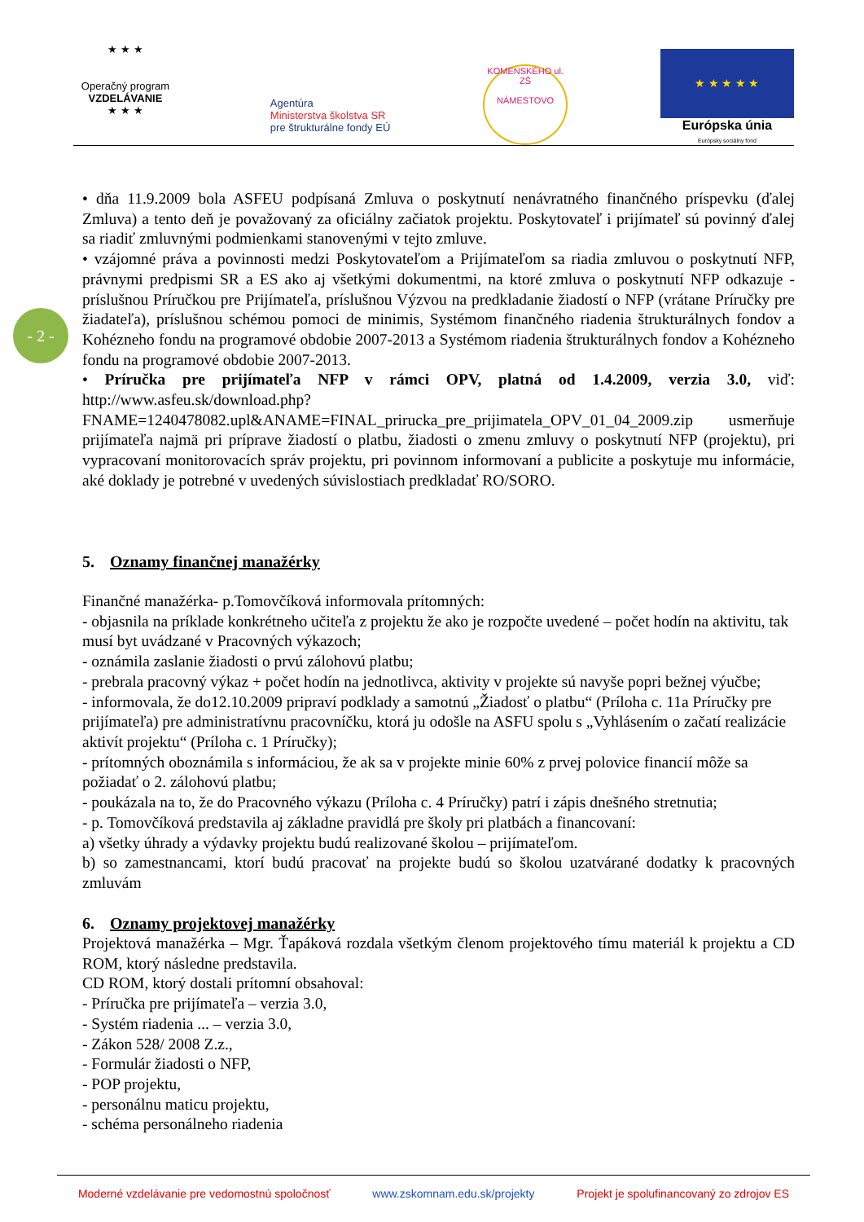★ ★ ★
Operačný program
VZDELÁVANIE
★ ★ ★
Agentúra
Ministerstva školstva SR
pre štrukturálne fondy EÚ
KOMENSKÉHO ul.
ZŠ
NÁMESTOVO
★ ★ ★ ★ ★
Európska únia
Európsky sociálny fond
- 2 -
• dňa 11.9.2009 bola ASFEU podpísaná Zmluva o poskytnutí nenávratného finančného príspevku (ďalej Zmluva) a tento deň je považovaný za oficiálny začiatok projektu. Poskytovateľ i prijímateľ sú povinný ďalej sa riadiť zmluvnými podmienkami stanovenými v tejto zmluve.
• vzájomné práva a povinnosti medzi Poskytovateľom a Prijímateľom sa riadia zmluvou o poskytnutí NFP, právnymi predpismi SR a ES ako aj všetkými dokumentmi, na ktoré zmluva o poskytnutí NFP odkazuje - príslušnou Príručkou pre Prijímateľa, príslušnou Výzvou na predkladanie žiadostí o NFP (vrátane Príručky pre žiadateľa), príslušnou schémou pomoci de minimis, Systémom finančného riadenia štrukturálnych fondov a Kohézneho fondu na programové obdobie 2007-2013 a Systémom riadenia štrukturálnych fondov a Kohézneho fondu na programové obdobie 2007-2013.
• Príručka pre prijímateľa NFP v rámci OPV, platná od 1.4.2009, verzia 3.0, viď: http://www.asfeu.sk/download.php?FNAME=1240478082.upl&ANAME=FINAL_prirucka_pre_prijimatela_OPV_01_04_2009.zip usmerňuje prijímateľa najmä pri príprave žiadostí o platbu, žiadosti o zmenu zmluvy o poskytnutí NFP (projektu), pri vypracovaní monitorovacích správ projektu, pri povinnom informovaní a publicite a poskytuje mu informácie, aké doklady je potrebné v uvedených súvislostiach predkladať RO/SORO.
5. Oznamy finančnej manažérky
Finančné manažérka- p.Tomovčíková informovala prítomných:
- objasnila na príklade konkrétneho učiteľa z projektu že ako je rozpočte uvedené – počet hodín na aktivitu, tak musí byt uvádzané v Pracovných výkazoch;
- oznámila zaslanie žiadosti o prvú zálohovú platbu;
- prebrala pracovný výkaz + počet hodín na jednotlivca, aktivity v projekte sú navyše popri bežnej výučbe;
- informovala, že do12.10.2009 pripraví podklady a samotnú „Žiadosť o platbu“ (Príloha c. 11a Príručky pre prijímateľa) pre administratívnu pracovníčku, ktorá ju odošle na ASFU spolu s „Vyhlásením o začatí realizácie aktivít projektu“ (Príloha c. 1 Príručky);
- prítomných oboznámila s informáciou, že ak sa v projekte minie 60% z prvej polovice financií môže sa požiadať o 2. zálohovú platbu;
- poukázala na to, že do Pracovného výkazu (Príloha c. 4 Príručky) patrí i zápis dnešného stretnutia;
- p. Tomovčíková predstavila aj základne pravidlá pre školy pri platbách a financovaní:
a) všetky úhrady a výdavky projektu budú realizované školou – prijímateľom.
b) so zamestnancami, ktorí budú pracovať na projekte budú so školou uzatvárané dodatky k pracovných zmluvám
6. Oznamy projektovej manažérky
Projektová manažérka – Mgr. Ťapáková rozdala všetkým členom projektového tímu materiál k projektu a CD ROM, ktorý následne predstavila.
CD ROM, ktorý dostali prítomní obsahoval:
- Príručka pre prijímateľa – verzia 3.0,
- Systém riadenia ... – verzia 3.0,
- Zákon 528/ 2008 Z.z.,
- Formulár žiadosti o NFP,
- POP projektu,
- personálnu maticu projektu,
- schéma personálneho riadenia
Moderné vzdelávanie pre vedomostnú spoločnosť www.zskomnam.edu.sk/projekty Projekt je spolufinancovaný zo zdrojov ES